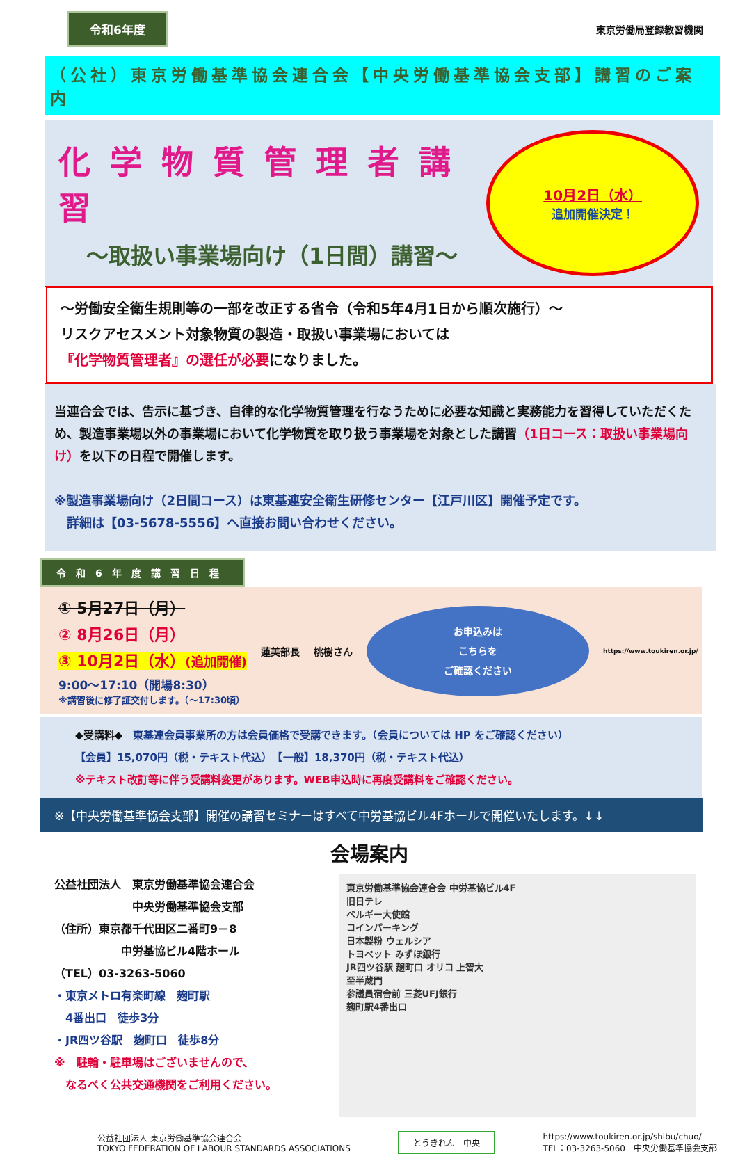令和6年度
東京労働局登録教習機関
（公社）東京労働基準協会連合会【中央労働基準協会支部】講習のご案内
化学物質管理者講習
～取扱い事業場向け（1日間）講習～
10月2日（水）
追加開催決定！
～労働安全衛生規則等の一部を改正する省令（令和5年4月1日から順次施行）～
リスクアセスメント対象物質の製造・取扱い事業場においては
『化学物質管理者』の選任が必要になりました。
当連合会では、告示に基づき、自律的な化学物質管理を行なうために必要な知識と実務能力を習得していただくため、製造事業場以外の事業場において化学物質を取り扱う事業場を対象とした講習（1日コース：取扱い事業場向け）を以下の日程で開催します。
※製造事業場向け（2日間コース）は東基連安全衛生研修センター【江戸川区】開催予定です。
　詳細は【03-5678-5556】へ直接お問い合わせください。
令和6年度講習日程
① 5月27日（月）
② 8月26日（月）
③ 10月2日（水）(追加開催)
9:00～17:10（開場8:30）
※講習後に修了証交付します。（～17:30頃）
蓮美部長 桃樹さん
お申込みは
こちらを
ご確認ください
https://www.toukiren.or.jp/
◆受講料◆　東基連会員事業所の方は会員価格で受講できます。（会員については HP をご確認ください）
【会員】15,070円（税・テキスト代込）　【一般】18,370円（税・テキスト代込）
※テキスト改訂等に伴う受講料変更があります。WEB申込時に再度受講料をご確認ください。
※【中央労働基準協会支部】開催の講習セミナーはすべて中労基協ビル4Fホールで開催いたします。↓↓
会場案内
公益社団法人　東京労働基準協会連合会
　　　　　　　中央労働基準協会支部
（住所）東京都千代田区二番町9－8
　　　　　　中労基協ビル4階ホール
（TEL）03-3263-5060
・東京メトロ有楽町線　麹町駅
　4番出口　徒歩3分
・JR四ツ谷駅　麹町口　徒歩8分
※　駐輪・駐車場はございませんので、
　なるべく公共交通機関をご利用ください。
東京労働基準協会連合会 中労基協ビル4F
旧日テレ
ベルギー大使館
コインパーキング
日本製粉 ウェルシア
トヨペット みずほ銀行
JR四ツ谷駅 麹町口 オリコ 上智大
至半蔵門
参議員宿舎前 三菱UFJ銀行
麹町駅4番出口
公益社団法人 東京労働基準協会連合会
TOKYO FEDERATION OF LABOUR STANDARDS ASSOCIATIONS
とうきれん　中央
https://www.toukiren.or.jp/shibu/chuo/
TEL：03-3263-5060　中央労働基準協会支部